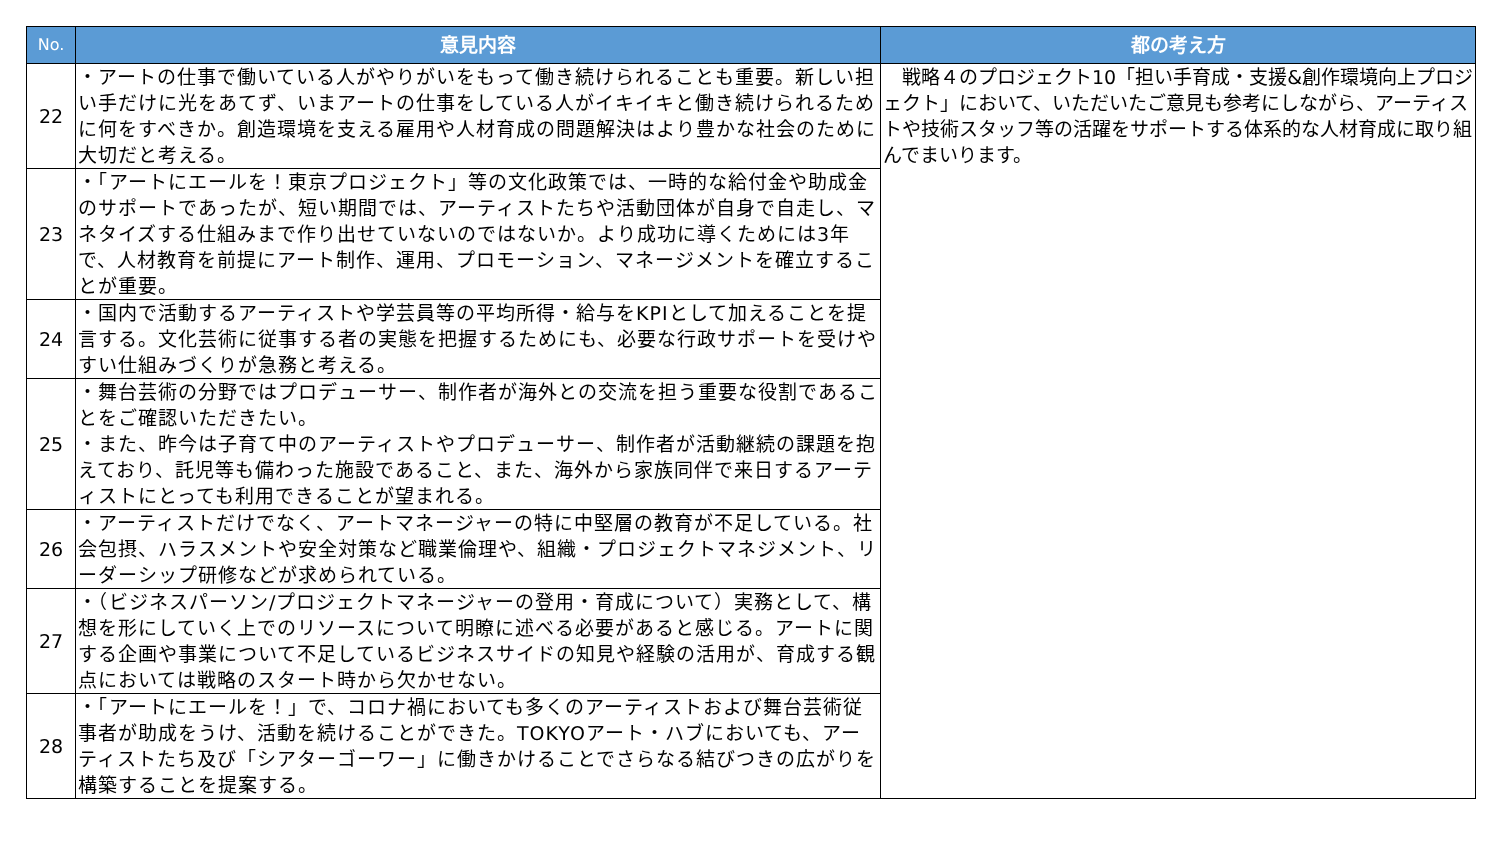| No. | 意見内容 | 都の考え方 |
| --- | --- | --- |
| 22 | ・アートの仕事で働いている人がやりがいをもって働き続けられることも重要。新しい担い手だけに光をあてず、いまアートの仕事をしている人がイキイキと働き続けられるために何をすべきか。創造環境を支える雇用や人材育成の問題解決はより豊かな社会のために大切だと考える。 | 戦略４のプロジェクト10「担い手育成・支援&創作環境向上プロジェクト」において、いただいたご意見も参考にしながら、アーティストや技術スタッフ等の活躍をサポートする体系的な人材育成に取り組んでまいります。 |
| 23 | ・「アートにエールを！東京プロジェクト」等の文化政策では、一時的な給付金や助成金のサポートであったが、短い期間では、アーティストたちや活動団体が自身で自走し、マネタイズする仕組みまで作り出せていないのではないか。より成功に導くためには3年で、人材教育を前提にアート制作、運用、プロモーション、マネージメントを確立することが重要。 | |
| 24 | ・国内で活動するアーティストや学芸員等の平均所得・給与をKPIとして加えることを提言する。文化芸術に従事する者の実態を把握するためにも、必要な行政サポートを受けやすい仕組みづくりが急務と考える。 | |
| 25 | ・舞台芸術の分野ではプロデューサー、制作者が海外との交流を担う重要な役割であることをご確認いただきたい。 ・また、昨今は子育て中のアーティストやプロデューサー、制作者が活動継続の課題を抱えており、託児等も備わった施設であること、また、海外から家族同伴で来日するアーティストにとっても利用できることが望まれる。 | |
| 26 | ・アーティストだけでなく、アートマネージャーの特に中堅層の教育が不足している。社会包摂、ハラスメントや安全対策など職業倫理や、組織・プロジェクトマネジメント、リーダーシップ研修などが求められている。 | |
| 27 | ・（ビジネスパーソン/プロジェクトマネージャーの登用・育成について）実務として、構想を形にしていく上でのリソースについて明瞭に述べる必要があると感じる。アートに関する企画や事業について不足しているビジネスサイドの知見や経験の活用が、育成する観点においては戦略のスタート時から欠かせない。 | |
| 28 | ・「アートにエールを！」で、コロナ禍においても多くのアーティストおよび舞台芸術従事者が助成をうけ、活動を続けることができた。TOKYOアート・ハブにおいても、アーティストたち及び「シアターゴーワー」に働きかけることでさらなる結びつきの広がりを構築することを提案する。 | |